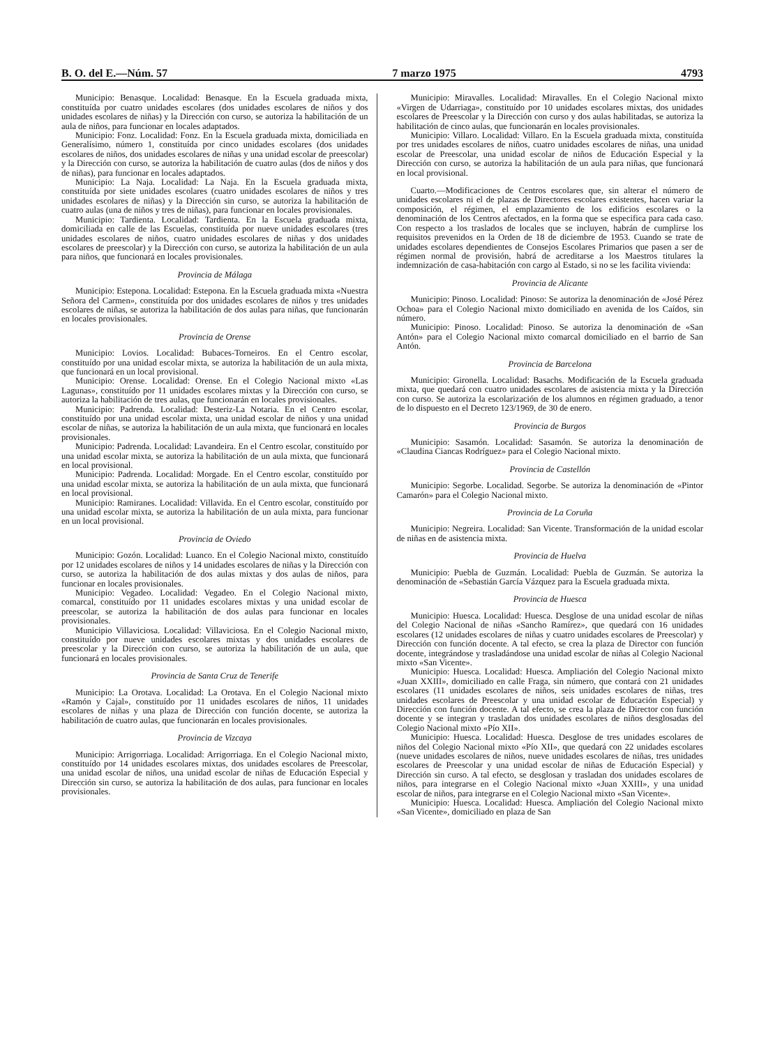B. O. del E.—Núm. 57 7 marzo 1975 4793
Municipio: Benasque. Localidad: Benasque. En la Escuela graduada mixta, constituída por cuatro unidades escolares (dos unidades escolares de niños y dos unidades escolares de niñas) y la Dirección con curso, se autoriza la habilitación de un aula de niños, para funcionar en locales adaptados.
Municipio: Fonz. Localidad: Fonz. En la Escuela graduada mixta, domiciliada en Generalísimo, número 1, constituída por cinco unidades escolares (dos unidades escolares de niños, dos unidades escolares de niñas y una unidad escolar de preescolar) y la Dirección con curso, se autoriza la habilitación de cuatro aulas (dos de niños y dos de niñas), para funcionar en locales adaptados.
Municipio: La Naja. Localidad: La Naja. En la Escuela graduada mixta, constituída por siete unidades escolares (cuatro unidades escolares de niños y tres unidades escolares de niñas) y la Dirección sin curso, se autoriza la habilitación de cuatro aulas (una de niños y tres de niñas), para funcionar en locales provisionales.
Municipio: Tardienta. Localidad: Tardienta. En la Escuela graduada mixta, domiciliada en calle de las Escuelas, constituída por nueve unidades escolares (tres unidades escolares de niños, cuatro unidades escolares de niñas y dos unidades escolares de preescolar) y la Dirección con curso, se autoriza la habilitación de un aula para niños, que funcionará en locales provisionales.
Provincia de Málaga
Municipio: Estepona. Localidad: Estepona. En la Escuela graduada mixta «Nuestra Señora del Carmen», constituída por dos unidades escolares de niños y tres unidades escolares de niñas, se autoriza la habilitación de dos aulas para niñas, que funcionarán en locales provisionales.
Provincia de Orense
Municipio: Lovios. Localidad: Bubaces-Torneiros. En el Centro escolar, constituído por una unidad escolar mixta, se autoriza la habilitación de un aula mixta, que funcionará en un local provisional.
Municipio: Orense. Localidad: Orense. En el Colegio Nacional mixto «Las Lagunas», constituído por 11 unidades escolares mixtas y la Dirección con curso, se autoriza la habilitación de tres aulas, que funcionarán en locales provisionales.
Municipio: Padrenda. Localidad: Desteriz-La Notaria. En el Centro escolar, constituído por una unidad escolar mixta, una unidad escolar de niños y una unidad escolar de niñas, se autoriza la habilitación de un aula mixta, que funcionará en locales provisionales.
Municipio: Padrenda. Localidad: Lavandeira. En el Centro escolar, constituído por una unidad escolar mixta, se autoriza la habilitación de un aula mixta, que funcionará en local provisional.
Municipio: Padrenda. Localidad: Morgade. En el Centro escolar, constituído por una unidad escolar mixta, se autoriza la habilitación de un aula mixta, que funcionará en local provisional.
Municipio: Ramiranes. Localidad: Villavida. En el Centro escolar, constituído por una unidad escolar mixta, se autoriza la habilitación de un aula mixta, para funcionar en un local provisional.
Provincia de Oviedo
Municipio: Gozón. Localidad: Luanco. En el Colegio Nacional mixto, constituído por 12 unidades escolares de niños y 14 unidades escolares de niñas y la Dirección con curso, se autoriza la habilitación de dos aulas mixtas y dos aulas de niños, para funcionar en locales provisionales.
Municipio: Vegadeo. Localidad: Vegadeo. En el Colegio Nacional mixto, comarcal, constituído por 11 unidades escolares mixtas y una unidad escolar de preescolar, se autoriza la habilitación de dos aulas para funcionar en locales provisionales.
Municipio Villaviciosa. Localidad: Villaviciosa. En el Colegio Nacional mixto, constituído por nueve unidades escolares mixtas y dos unidades escolares de preescolar y la Dirección con curso, se autoriza la habilitación de un aula, que funcionará en locales provisionales.
Provincia de Santa Cruz de Tenerife
Municipio: La Orotava. Localidad: La Orotava. En el Colegio Nacional mixto «Ramón y Cajal», constituído por 11 unidades escolares de niños, 11 unidades escolares de niñas y una plaza de Dirección con función docente, se autoriza la habilitación de cuatro aulas, que funcionarán en locales provisionales.
Provincia de Vizcaya
Municipio: Arrigorriaga. Localidad: Arrigorriaga. En el Colegio Nacional mixto, constituído por 14 unidades escolares mixtas, dos unidades escolares de Preescolar, una unidad escolar de niños, una unidad escolar de niñas de Educación Especial y Dirección sin curso, se autoriza la habilitación de dos aulas, para funcionar en locales provisionales.
Municipio: Miravalles. Localidad: Miravalles. En el Colegio Nacional mixto «Virgen de Udarriaga», constituído por 10 unidades escolares mixtas, dos unidades escolares de Preescolar y la Dirección con curso y dos aulas habilitadas, se autoriza la habilitación de cinco aulas, que funcionarán en locales provisionales.
Municipio: Villaro. Localidad: Villaro. En la Escuela graduada mixta, constituída por tres unidades escolares de niños, cuatro unidades escolares de niñas, una unidad escolar de Preescolar, una unidad escolar de niños de Educación Especial y la Dirección con curso, se autoriza la habilitación de un aula para niñas, que funcionará en local provisional.
Cuarto.—Modificaciones de Centros escolares que, sin alterar el número de unidades escolares ni el de plazas de Directores escolares existentes, hacen variar la composición, el régimen, el emplazamiento de los edificios escolares o la denominación de los Centros afectados, en la forma que se especifica para cada caso. Con respecto a los traslados de locales que se incluyen, habrán de cumplirse los requisitos prevenidos en la Orden de 18 de diciembre de 1953. Cuando se trate de unidades escolares dependientes de Consejos Escolares Primarios que pasen a ser de régimen normal de provisión, habrá de acreditarse a los Maestros titulares la indemnización de casa-habitación con cargo al Estado, si no se les facilita vivienda:
Provincia de Alicante
Municipio: Pinoso. Localidad: Pinoso: Se autoriza la denominación de «José Pérez Ochoa» para el Colegio Nacional mixto domiciliado en avenida de los Caídos, sin número.
Municipio: Pinoso. Localidad: Pinoso. Se autoriza la denominación de «San Antón» para el Colegio Nacional mixto comarcal domiciliado en el barrio de San Antón.
Provincia de Barcelona
Municipio: Gironella. Localidad: Basachs. Modificación de la Escuela graduada mixta, que quedará con cuatro unidades escolares de asistencia mixta y la Dirección con curso. Se autoriza la escolarización de los alumnos en régimen graduado, a tenor de lo dispuesto en el Decreto 123/1969, de 30 de enero.
Provincia de Burgos
Municipio: Sasamón. Localidad: Sasamón. Se autoriza la denominación de «Claudina Ciancas Rodríguez» para el Colegio Nacional mixto.
Provincia de Castellón
Municipio: Segorbe. Localidad. Segorbe. Se autoriza la denominación de «Pintor Camarón» para el Colegio Nacional mixto.
Provincia de La Coruña
Municipio: Negreira. Localidad: San Vicente. Transformación de la unidad escolar de niñas en de asistencia mixta.
Provincia de Huelva
Municipio: Puebla de Guzmán. Localidad: Puebla de Guzmán. Se autoriza la denominación de «Sebastián García Vázquez para la Escuela graduada mixta.
Provincia de Huesca
Municipio: Huesca. Localidad: Huesca. Desglose de una unidad escolar de niñas del Colegio Nacional de niñas «Sancho Ramírez», que quedará con 16 unidades escolares (12 unidades escolares de niñas y cuatro unidades escolares de Preescolar) y Dirección con función docente. A tal efecto, se crea la plaza de Director con función docente, integrándose y trasladándose una unidad escolar de niñas al Colegio Nacional mixto «San Vicente».
Municipio: Huesca. Localidad: Huesca. Ampliación del Colegio Nacional mixto «Juan XXIII», domiciliado en calle Fraga, sin número, que contará con 21 unidades escolares (11 unidades escolares de niños, seis unidades escolares de niñas, tres unidades escolares de Preescolar y una unidad escolar de Educación Especial) y Dirección con función docente. A tal efecto, se crea la plaza de Director con función docente y se integran y trasladan dos unidades escolares de niños desglosadas del Colegio Nacional mixto «Pío XII».
Municipio: Huesca. Localidad: Huesca. Desglose de tres unidades escolares de niños del Colegio Nacional mixto «Pío XII», que quedará con 22 unidades escolares (nueve unidades escolares de niños, nueve unidades escolares de niñas, tres unidades escolares de Preescolar y una unidad escolar de niñas de Educación Especial) y Dirección sin curso. A tal efecto, se desglosan y trasladan dos unidades escolares de niños, para integrarse en el Colegio Nacional mixto «Juan XXIII», y una unidad escolar de niños, para integrarse en el Colegio Nacional mixto «San Vicente».
Municipio: Huesca. Localidad: Huesca. Ampliación del Colegio Nacional mixto «San Vicente», domiciliado en plaza de San